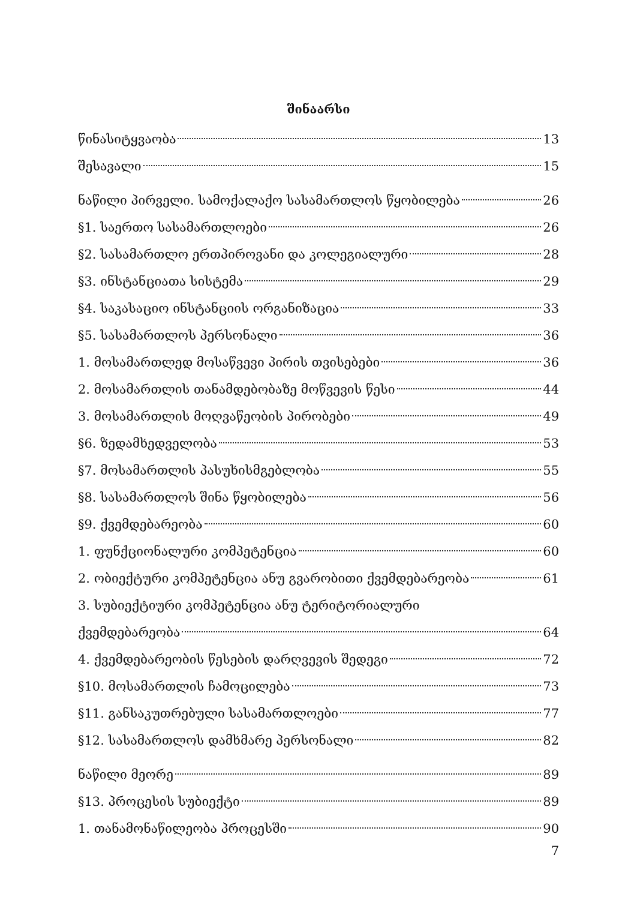შინაარსი
წინასიტყვაობა 13
შესავალი 15
ნაწილი პირველი. სამოქალაქო სასამართლოს წყობილება 26
§1. საერთო სასამართლოები 26
§2. სასამართლო ერთპიროვანი და კოლეგიალური 28
§3. ინსტანციათა სისტემა 29
§4. საკასაციო ინსტანციის ორგანიზაცია 33
§5. სასამართლოს პერსონალი 36
1. მოსამართლედ მოსაწვევი პირის თვისებები 36
2. მოსამართლის თანამდებობაზე მოწვევის წესი 44
3. მოსამართლის მოღვაწეობის პირობები 49
§6. ზედამხედველობა 53
§7. მოსამართლის პასუხისმგებლობა 55
§8. სასამართლოს შინა წყობილება 56
§9. ქვემდებარეობა 60
1. ფუნქციონალური კომპეტენცია 60
2. ობიექტური კომპეტენცია ანუ გვარობითი ქვემდებარეობა 61
3. სუბიექტიური კომპეტენცია ანუ ტერიტორიალური
ქვემდებარეობა 64
4. ქვემდებარეობის წესების დარღვევის შედეგი 72
§10. მოსამართლის ჩამოცილება 73
§11. განსაკუთრებული სასამართლოები 77
§12. სასამართლოს დამხმარე პერსონალი 82
ნაწილი მეორე 89
§13. პროცესის სუბიექტი 89
1. თანამონაწილეობა პროცესში 90
7